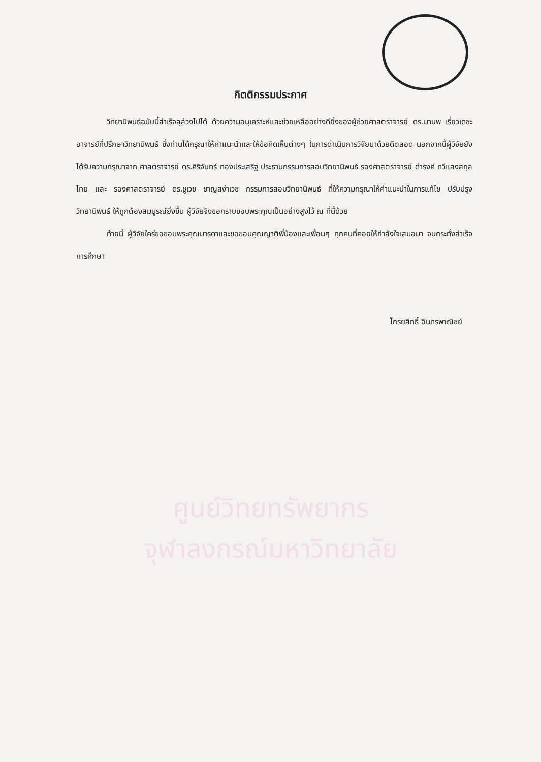กิตติกรรมประกาศ
วิทยานิพนธ์ฉบับนี้สำเร็จลุล่วงไปได้ ด้วยความอนุเคราะห์และช่วยเหลืออย่างดียิ่งของผู้ช่วยศาสตราจารย์ ดร.มานพ เรี่ยวเดชะ อาจารย์ที่ปรึกษาวิทยานิพนธ์ ซึ่งท่านได้กรุณาให้คำแนะนำและให้ข้อคิดเห็นต่างๆ ในการดำเนินการวิจัยมาด้วยดีตลอด นอกจากนี้ผู้วิจัยยังได้รับความกรุณาจาก ศาสตราจารย์ ดร.ศิริจันทร์ ทองประเสริฐ ประธานกรรมการสอบวิทยานิพนธ์ รองศาสตราจารย์ ดำรงค์ ทวีแสงสกุลไทย และ รองศาสตราจารย์ ดร.ชูเวช ชาญสง่าเวช กรรมการสอบวิทยานิพนธ์ ที่ให้ความกรุณาให้คำแนะนำในการแก้ไข ปรับปรุงวิทยานิพนธ์ ให้ถูกต้องสมบูรณ์ยิ่งขึ้น ผู้วิจัยจึงขอกราบขอบพระคุณเป็นอย่างสูงไว้ ณ ที่นี้ด้วย
ท้ายนี้ ผู้วิจัยใคร่ขอขอบพระคุณมารดาและขอขอบคุณญาติพี่น้องและเพื่อนๆ ทุกคนที่คอยให้กำลังใจเสมอมา จนกระทั่งสำเร็จการศึกษา
ไกรยสิทธิ์ อินทรพาณิชย์
ศูนย์วิทยทรัพยากร
จุฬาลงกรณ์มหาวิทยาลัย